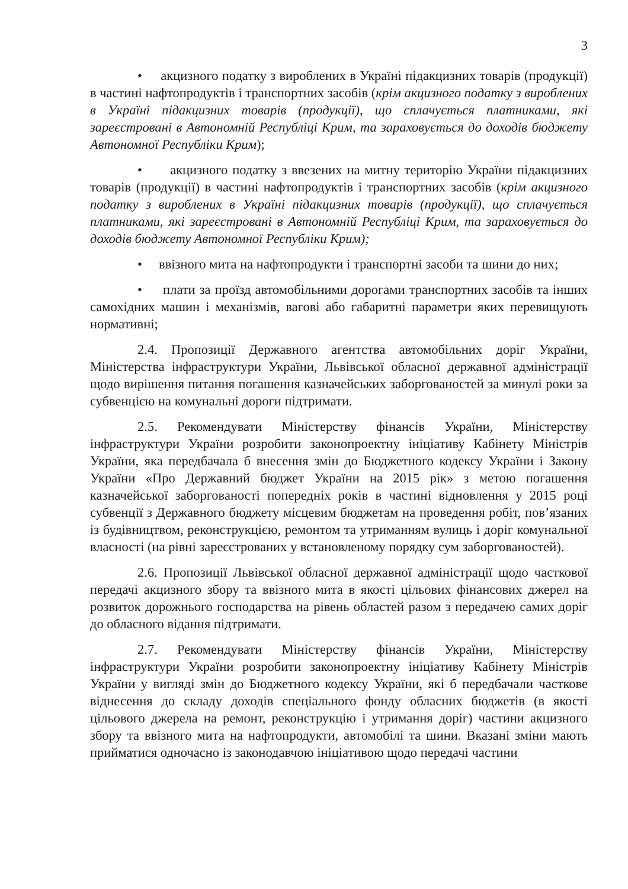3
• акцизного податку з вироблених в Україні підакцизних товарів (продукції) в частині нафтопродуктів і транспортних засобів (крім акцизного податку з вироблених в Україні підакцизних товарів (продукції), що сплачується платниками, які зареєстровані в Автономній Республіці Крим, та зараховується до доходів бюджету Автономної Республіки Крим);
• акцизного податку з ввезених на митну територію України підакцизних товарів (продукції) в частині нафтопродуктів і транспортних засобів (крім акцизного податку з вироблених в Україні підакцизних товарів (продукції), що сплачується платниками, які зареєстровані в Автономній Республіці Крим, та зараховується до доходів бюджету Автономної Республіки Крим);
• ввізного мита на нафтопродукти і транспортні засоби та шини до них;
• плати за проїзд автомобільними дорогами транспортних засобів та інших самохідних машин і механізмів, вагові або габаритні параметри яких перевищують нормативні;
2.4. Пропозиції Державного агентства автомобільних доріг України, Міністерства інфраструктури України, Львівської обласної державної адміністрації щодо вирішення питання погашення казначейських заборгованостей за минулі роки за субвенцією на комунальні дороги підтримати.
2.5. Рекомендувати Міністерству фінансів України, Міністерству інфраструктури України розробити законопроектну ініціативу Кабінету Міністрів України, яка передбачала б внесення змін до Бюджетного кодексу України і Закону України «Про Державний бюджет України на 2015 рік» з метою погашення казначейської заборгованості попередніх років в частині відновлення у 2015 році субвенції з Державного бюджету місцевим бюджетам на проведення робіт, пов’язаних із будівництвом, реконструкцією, ремонтом та утриманням вулиць і доріг комунальної власності (на рівні зареєстрованих у встановленому порядку сум заборгованостей).
2.6. Пропозиції Львівської обласної державної адміністрації щодо часткової передачі акцизного збору та ввізного мита в якості цільових фінансових джерел на розвиток дорожнього господарства на рівень областей разом з передачею самих доріг до обласного відання підтримати.
2.7. Рекомендувати Міністерству фінансів України, Міністерству інфраструктури України розробити законопроектну ініціативу Кабінету Міністрів України у вигляді змін до Бюджетного кодексу України, які б передбачали часткове віднесення до складу доходів спеціального фонду обласних бюджетів (в якості цільового джерела на ремонт, реконструкцію і утримання доріг) частини акцизного збору та ввізного мита на нафтопродукти, автомобілі та шини. Вказані зміни мають прийматися одночасно із законодавчою ініціативою щодо передачі частини